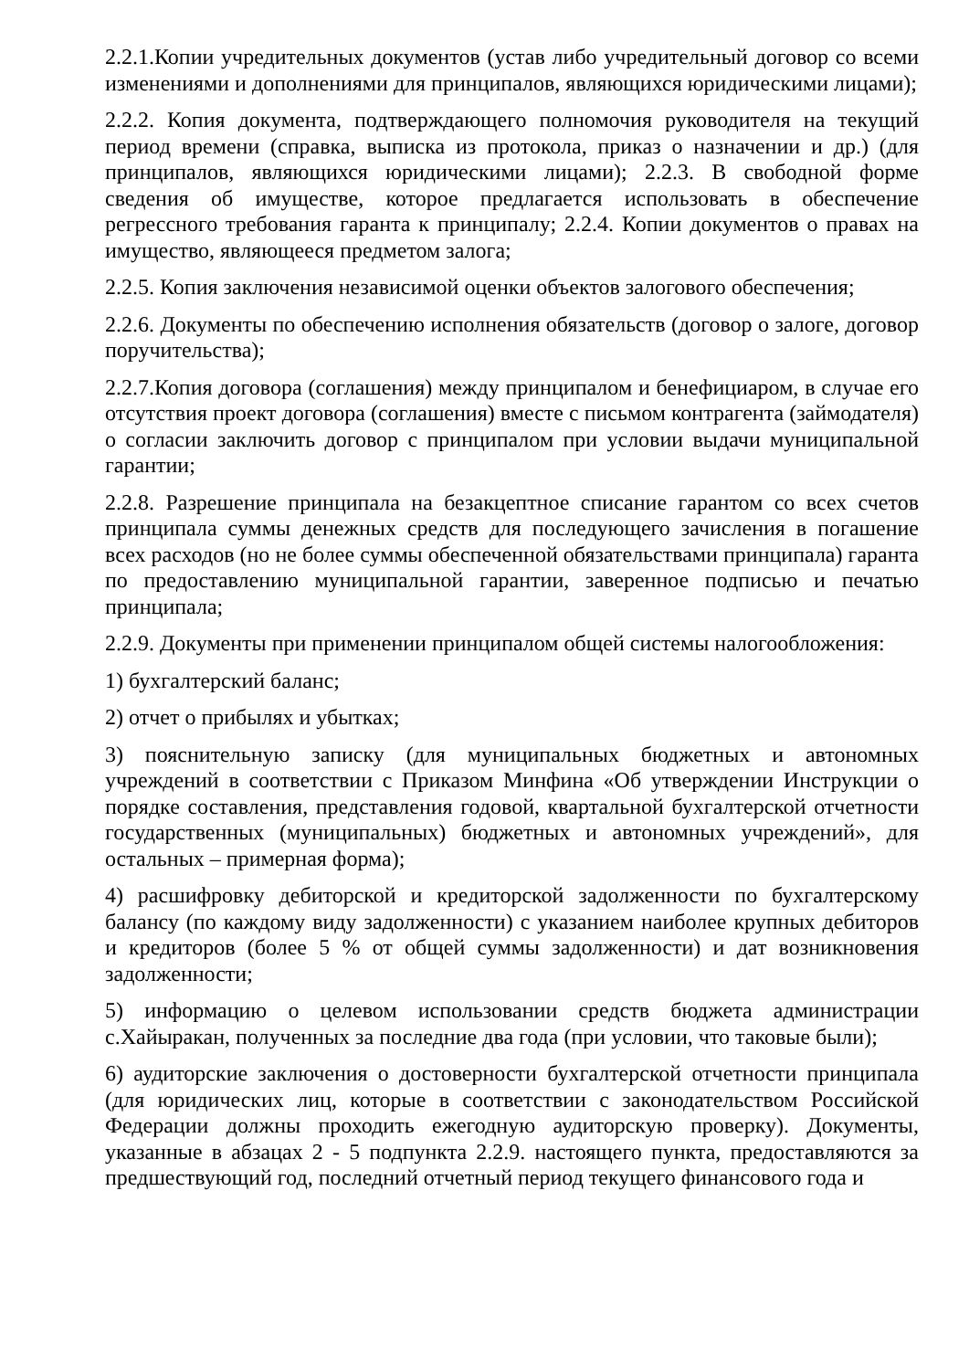2.2.1.Копии учредительных документов (устав либо учредительный договор со всеми изменениями и дополнениями для принципалов, являющихся юридическими лицами);
2.2.2. Копия документа, подтверждающего полномочия руководителя на текущий период времени (справка, выписка из протокола, приказ о назначении и др.) (для принципалов, являющихся юридическими лицами); 2.2.3. В свободной форме сведения об имуществе, которое предлагается использовать в обеспечение регрессного требования гаранта к принципалу; 2.2.4. Копии документов о правах на имущество, являющееся предметом залога;
2.2.5. Копия заключения независимой оценки объектов залогового обеспечения;
2.2.6. Документы по обеспечению исполнения обязательств (договор о залоге, договор поручительства);
2.2.7.Копия договора (соглашения) между принципалом и бенефициаром, в случае его отсутствия проект договора (соглашения) вместе с письмом контрагента (займодателя) о согласии заключить договор с принципалом при условии выдачи муниципальной гарантии;
2.2.8. Разрешение принципала на безакцептное списание гарантом со всех счетов принципала суммы денежных средств для последующего зачисления в погашение всех расходов (но не более суммы обеспеченной обязательствами принципала) гаранта по предоставлению муниципальной гарантии, заверенное подписью и печатью принципала;
2.2.9. Документы при применении принципалом общей системы налогообложения:
1) бухгалтерский баланс;
2) отчет о прибылях и убытках;
3) пояснительную записку (для муниципальных бюджетных и автономных учреждений в соответствии с Приказом Минфина «Об утверждении Инструкции о порядке составления, представления годовой, квартальной бухгалтерской отчетности государственных (муниципальных) бюджетных и автономных учреждений», для остальных – примерная форма);
4) расшифровку дебиторской и кредиторской задолженности по бухгалтерскому балансу (по каждому виду задолженности) с указанием наиболее крупных дебиторов и кредиторов (более 5 % от общей суммы задолженности) и дат возникновения задолженности;
5) информацию о целевом использовании средств бюджета администрации с.Хайыракан, полученных за последние два года (при условии, что таковые были);
6) аудиторские заключения о достоверности бухгалтерской отчетности принципала (для юридических лиц, которые в соответствии с законодательством Российской Федерации должны проходить ежегодную аудиторскую проверку). Документы, указанные в абзацах 2 - 5 подпункта 2.2.9. настоящего пункта, предоставляются за предшествующий год, последний отчетный период текущего финансового года и